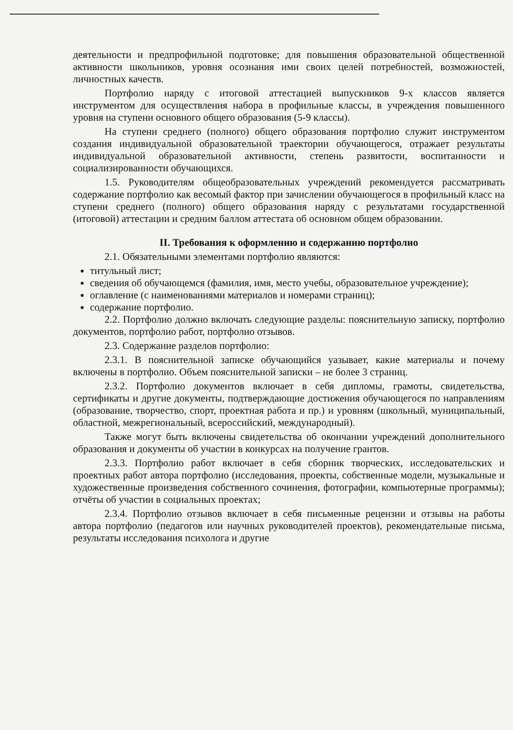деятельности и предпрофильной подготовке; для повышения образовательной общественной активности школьников, уровня осознания ими своих целей потребностей, возможностей, личностных качеств.
Портфолио наряду с итоговой аттестацией выпускников 9-х классов является инструментом для осуществления набора в профильные классы, в учреждения повышенного уровня на ступени основного общего образования (5-9 классы).
На ступени среднего (полного) общего образования портфолио служит инструментом создания индивидуальной образовательной траектории обучающегося, отражает результаты индивидуальной образовательной активности, степень развитости, воспитанности и социализированности обучающихся.
1.5. Руководителям общеобразовательных учреждений рекомендуется рассматривать содержание портфолио как весомый фактор при зачислении обучающегося в профильный класс на ступени среднего (полного) общего образования наряду с результатами государственной (итоговой) аттестации и средним баллом аттестата об основном общем образовании.
II. Требования к оформлению и содержанию портфолио
2.1. Обязательными элементами портфолио являются:
титульный лист;
сведения об обучающемся (фамилия, имя, место учебы, образовательное учреждение);
оглавление (с наименованиями материалов и номерами страниц);
содержание портфолио.
2.2. Портфолио должно включать следующие разделы: пояснительную записку, портфолио документов, портфолио работ, портфолио отзывов.
2.3. Содержание разделов портфолио:
2.3.1. В пояснительной записке обучающийся уазывает, какие материалы и почему включены в портфолио. Объем пояснительной записки – не более 3 страниц.
2.3.2. Портфолио документов включает в себя дипломы, грамоты, свидетельства, сертификаты и другие документы, подтверждающие достижения обучающегося по направлениям (образование, творчество, спорт, проектная работа и пр.) и уровням (школьный, муниципальный, областной, межрегиональный, всероссийский, международный).
Также могут быть включены свидетельства об окончании учреждений дополнительного образования и документы об участии в конкурсах на получение грантов.
2.3.3. Портфолио работ включает в себя сборник творческих, исследовательских и проектных работ автора портфолио (исследования, проекты, собственные модели, музыкальные и художественные произведения собственного сочинения, фотографии, компьютерные программы); отчёты об участии в социальных проектах;
2.3.4. Портфолио отзывов включает в себя письменные рецензии и отзывы на работы автора портфолио (педагогов или научных руководителей проектов), рекомендательные письма, результаты исследования психолога и другие